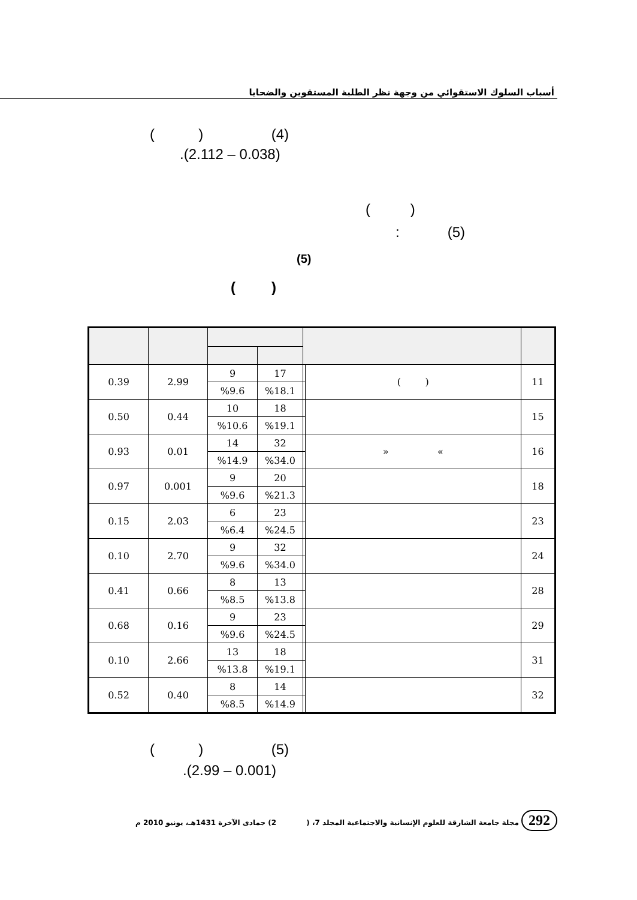أسباب السلوك الاستقوائي من وجهة نظر الطلبة المستقوين والضحايا
( ) (4)
.(2.112 – 0.038)
( )
: (5)
(5)
( )
| 11 | ( ) | | 17 | 9 | 2.99 | 0.39 |
| | | | %18.1 | %9.6 | | |
| 15 | | | 18 | 10 | 0.44 | 0.50 |
| | | | %19.1 | %10.6 | | |
| 16 | » « | | 32 | 14 | 0.01 | 0.93 |
| | | | %34.0 | %14.9 | | |
| 18 | | | 20 | 9 | 0.001 | 0.97 |
| | | | %21.3 | %9.6 | | |
| 23 | | | 23 | 6 | 2.03 | 0.15 |
| | | | %24.5 | %6.4 | | |
| 24 | | | 32 | 9 | 2.70 | 0.10 |
| | | | %34.0 | %9.6 | | |
| 28 | | | 13 | 8 | 0.66 | 0.41 |
| | | | %13.8 | %8.5 | | |
| 29 | | | 23 | 9 | 0.16 | 0.68 |
| | | | %24.5 | %9.6 | | |
| 31 | | | 18 | 13 | 2.66 | 0.10 |
| | | | %19.1 | %13.8 | | |
| 32 | | | 14 | 8 | 0.40 | 0.52 |
| | | | %14.9 | %8.5 | | |
( ) (5)
.(2.99 – 0.001)
292 مجلة جامعة الشارقة للعلوم الإنسانية والاجتماعية المجلد 7، ( 2) جمادى الآخرة 1431هـ، يونيو 2010 م